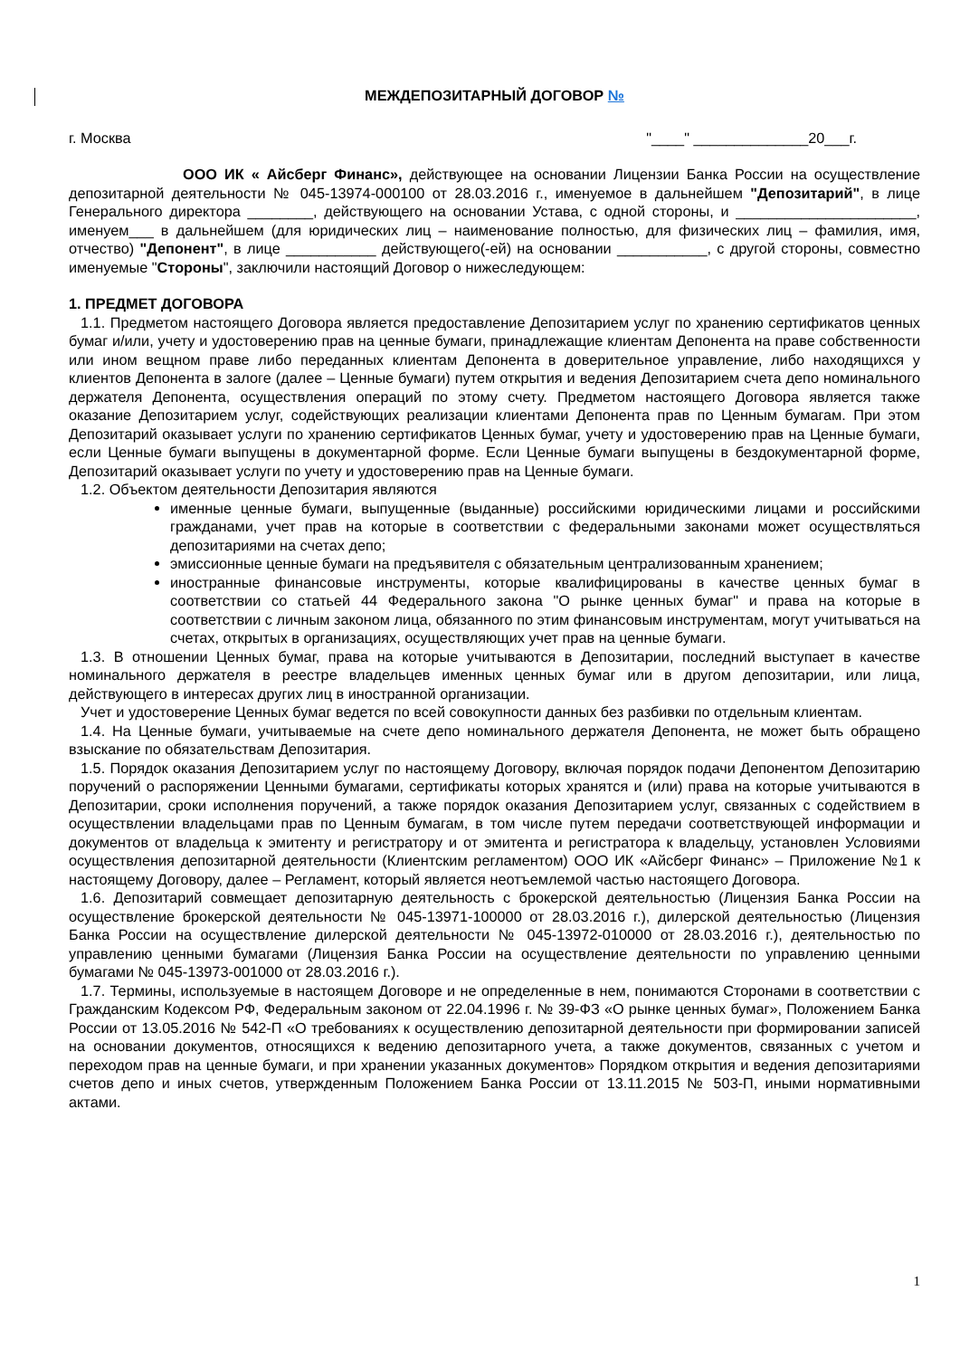МЕЖДЕПОЗИТАРНЫЙ ДОГОВОР №
г. Москва "____" ______________20___г.
ООО ИК « Айсберг Финанс», действующее на основании Лицензии Банка России на осуществление депозитарной деятельности № 045-13974-000100 от 28.03.2016 г., именуемое в дальнейшем "Депозитарий", в лице Генерального директора ________, действующего на основании Устава, с одной стороны, и ______________________, именуем___ в дальнейшем (для юридических лиц – наименование полностью, для физических лиц – фамилия, имя, отчество) "Депонент", в лице ___________ действующего(-ей) на основании ___________, с другой стороны, совместно именуемые "Стороны", заключили настоящий Договор о нижеследующем:
1. ПРЕДМЕТ ДОГОВОРА
1.1. Предметом настоящего Договора является предоставление Депозитарием услуг по хранению сертификатов ценных бумаг и/или, учету и удостоверению прав на ценные бумаги, принадлежащие клиентам Депонента на праве собственности или ином вещном праве либо переданных клиентам Депонента в доверительное управление, либо находящихся у клиентов Депонента в залоге (далее – Ценные бумаги) путем открытия и ведения Депозитарием счета депо номинального держателя Депонента, осуществления операций по этому счету. Предметом настоящего Договора является также оказание Депозитарием услуг, содействующих реализации клиентами Депонента прав по Ценным бумагам. При этом Депозитарий оказывает услуги по хранению сертификатов Ценных бумаг, учету и удостоверению прав на Ценные бумаги, если Ценные бумаги выпущены в документарной форме. Если Ценные бумаги выпущены в бездокументарной форме, Депозитарий оказывает услуги по учету и удостоверению прав на Ценные бумаги.
1.2. Объектом деятельности Депозитария являются
именные ценные бумаги, выпущенные (выданные) российскими юридическими лицами и российскими гражданами, учет прав на которые в соответствии с федеральными законами может осуществляться депозитариями на счетах депо;
эмиссионные ценные бумаги на предъявителя с обязательным централизованным хранением;
иностранные финансовые инструменты, которые квалифицированы в качестве ценных бумаг в соответствии со статьей 44 Федерального закона "О рынке ценных бумаг" и права на которые в соответствии с личным законом лица, обязанного по этим финансовым инструментам, могут учитываться на счетах, открытых в организациях, осуществляющих учет прав на ценные бумаги.
1.3. В отношении Ценных бумаг, права на которые учитываются в Депозитарии, последний выступает в качестве номинального держателя в реестре владельцев именных ценных бумаг или в другом депозитарии, или лица, действующего в интересах других лиц в иностранной организации.
Учет и удостоверение Ценных бумаг ведется по всей совокупности данных без разбивки по отдельным клиентам.
1.4. На Ценные бумаги, учитываемые на счете депо номинального держателя Депонента, не может быть обращено взыскание по обязательствам Депозитария.
1.5. Порядок оказания Депозитарием услуг по настоящему Договору, включая порядок подачи Депонентом Депозитарию поручений о распоряжении Ценными бумагами, сертификаты которых хранятся и (или) права на которые учитываются в Депозитарии, сроки исполнения поручений, а также порядок оказания Депозитарием услуг, связанных с содействием в осуществлении владельцами прав по Ценным бумагам, в том числе путем передачи соответствующей информации и документов от владельца к эмитенту и регистратору и от эмитента и регистратора к владельцу, установлен Условиями осуществления депозитарной деятельности (Клиентским регламентом) ООО ИК «Айсберг Финанс» – Приложение №1 к настоящему Договору, далее – Регламент, который является неотъемлемой частью настоящего Договора.
1.6. Депозитарий совмещает депозитарную деятельность с брокерской деятельностью (Лицензия Банка России на осуществление брокерской деятельности № 045-13971-100000 от 28.03.2016 г.), дилерской деятельностью (Лицензия Банка России на осуществление дилерской деятельности № 045-13972-010000 от 28.03.2016 г.), деятельностью по управлению ценными бумагами (Лицензия Банка России на осуществление деятельности по управлению ценными бумагами № 045-13973-001000 от 28.03.2016 г.).
1.7. Термины, используемые в настоящем Договоре и не определенные в нем, понимаются Сторонами в соответствии с Гражданским Кодексом РФ, Федеральным законом от 22.04.1996 г. № 39-ФЗ «О рынке ценных бумаг», Положением Банка России от 13.05.2016 № 542-П «О требованиях к осуществлению депозитарной деятельности при формировании записей на основании документов, относящихся к ведению депозитарного учета, а также документов, связанных с учетом и переходом прав на ценные бумаги, и при хранении указанных документов» Порядком открытия и ведения депозитариями счетов депо и иных счетов, утвержденным Положением Банка России от 13.11.2015 № 503-П, иными нормативными актами.
1